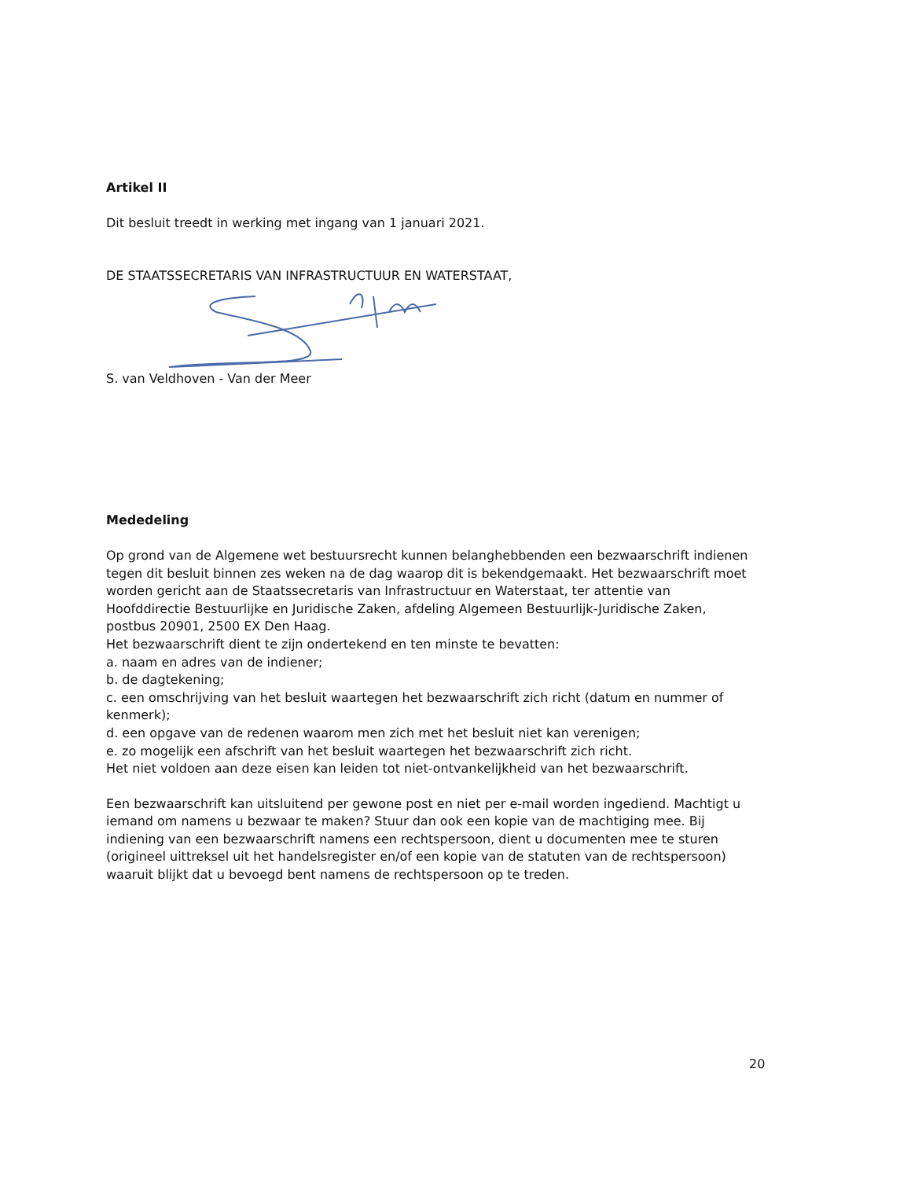Artikel II
Dit besluit treedt in werking met ingang van 1 januari 2021.
DE STAATSSECRETARIS VAN INFRASTRUCTUUR EN WATERSTAAT,
S. van Veldhoven - Van der Meer
Mededeling
Op grond van de Algemene wet bestuursrecht kunnen belanghebbenden een bezwaarschrift indienen tegen dit besluit binnen zes weken na de dag waarop dit is bekendgemaakt. Het bezwaarschrift moet worden gericht aan de Staatssecretaris van Infrastructuur en Waterstaat, ter attentie van Hoofddirectie Bestuurlijke en Juridische Zaken, afdeling Algemeen Bestuurlijk-Juridische Zaken, postbus 20901, 2500 EX Den Haag.
Het bezwaarschrift dient te zijn ondertekend en ten minste te bevatten:
a. naam en adres van de indiener;
b. de dagtekening;
c. een omschrijving van het besluit waartegen het bezwaarschrift zich richt (datum en nummer of kenmerk);
d. een opgave van de redenen waarom men zich met het besluit niet kan verenigen;
e. zo mogelijk een afschrift van het besluit waartegen het bezwaarschrift zich richt.
Het niet voldoen aan deze eisen kan leiden tot niet-ontvankelijkheid van het bezwaarschrift.
Een bezwaarschrift kan uitsluitend per gewone post en niet per e-mail worden ingediend. Machtigt u iemand om namens u bezwaar te maken? Stuur dan ook een kopie van de machtiging mee. Bij indiening van een bezwaarschrift namens een rechtspersoon, dient u documenten mee te sturen (origineel uittreksel uit het handelsregister en/of een kopie van de statuten van de rechtspersoon) waaruit blijkt dat u bevoegd bent namens de rechtspersoon op te treden.
20